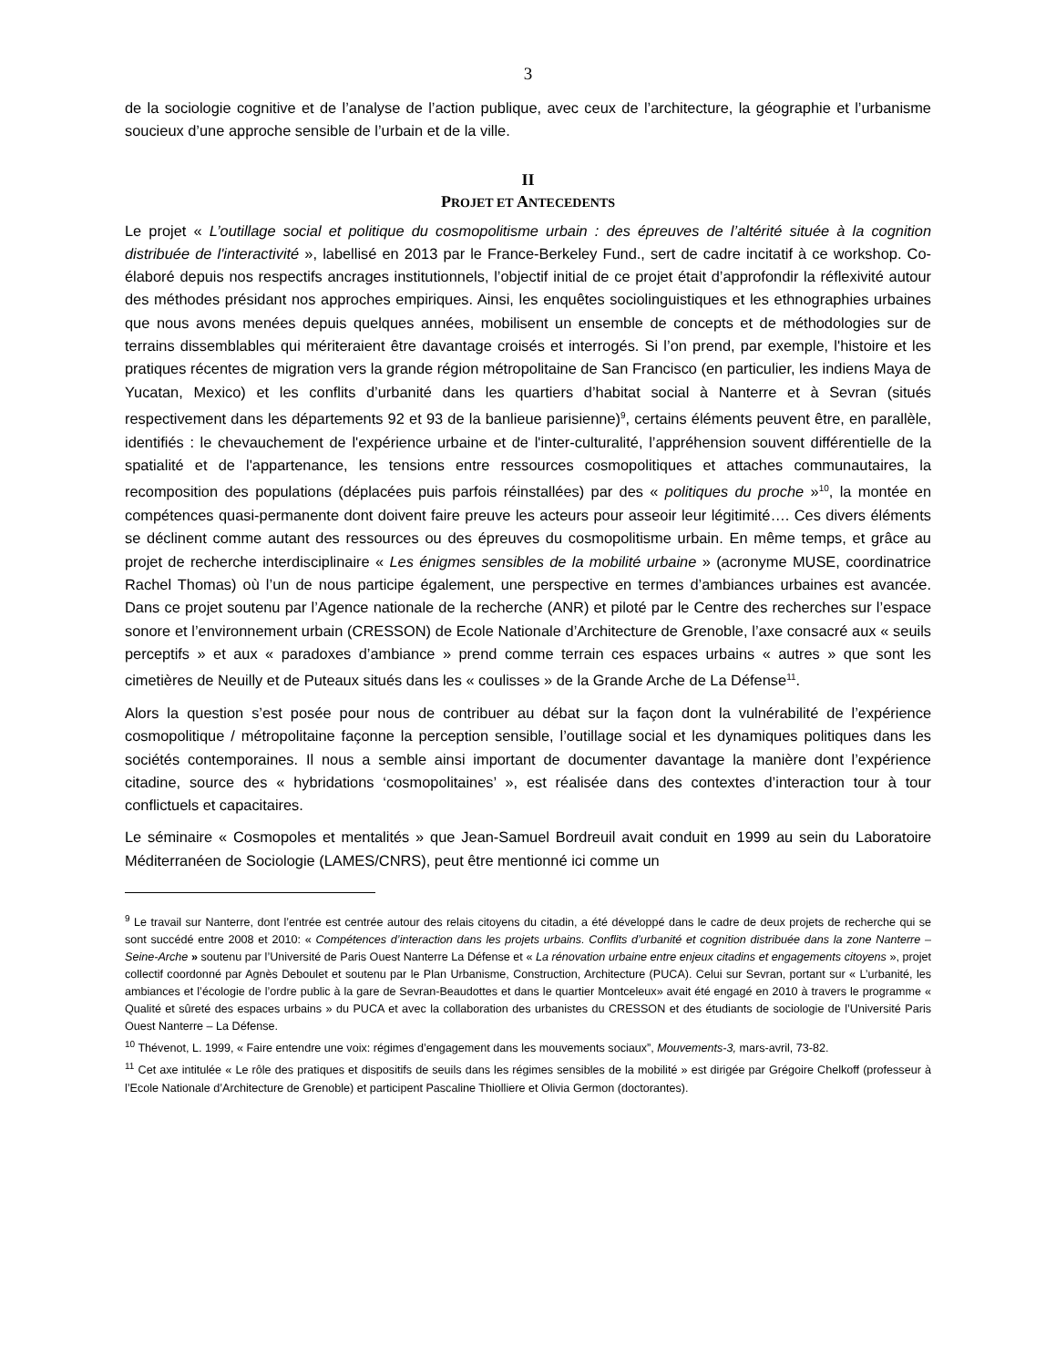3
de la sociologie cognitive et de l’analyse de l’action publique, avec ceux de l’architecture, la géographie et l’urbanisme soucieux d’une approche sensible de l’urbain et de la ville.
II
PROJET ET ANTECEDENTS
Le projet « L’outillage social et politique du cosmopolitisme urbain : des épreuves de l’altérité située à la cognition distribuée de l'interactivité », labellisé en 2013 par le France-Berkeley Fund., sert de cadre incitatif à ce workshop. Co-élaboré depuis nos respectifs ancrages institutionnels, l’objectif initial de ce projet était d’approfondir la réflexivité autour des méthodes présidant nos approches empiriques. Ainsi, les enquêtes sociolinguistiques et les ethnographies urbaines que nous avons menées depuis quelques années, mobilisent un ensemble de concepts et de méthodologies sur de terrains dissemblables qui mériteraient être davantage croisés et interrogés. Si l’on prend, par exemple, l'histoire et les pratiques récentes de migration vers la grande région métropolitaine de San Francisco (en particulier, les indiens Maya de Yucatan, Mexico) et les conflits d’urbanité dans les quartiers d’habitat social à Nanterre et à Sevran (situés respectivement dans les départements 92 et 93 de la banlieue parisienne)<sup>9</sup>, certains éléments peuvent être, en parallèle, identifiés : le chevauchement de l'expérience urbaine et de l'inter-culturalité, l’appréhension souvent différentielle de la spatialité et de l'appartenance, les tensions entre ressources cosmopolitiques et attaches communautaires, la recomposition des populations (déplacées puis parfois réinstallées) par des « politiques du proche »<sup>10</sup>, la montée en compétences quasi-permanente dont doivent faire preuve les acteurs pour asseoir leur légitimité…. Ces divers éléments se déclinent comme autant des ressources ou des épreuves du cosmopolitisme urbain. En même temps, et grâce au projet de recherche interdisciplinaire « Les énigmes sensibles de la mobilité urbaine » (acronyme MUSE, coordinatrice Rachel Thomas) où l’un de nous participe également, une perspective en termes d’ambiances urbaines est avancée. Dans ce projet soutenu par l’Agence nationale de la recherche (ANR) et piloté par le Centre des recherches sur l’espace sonore et l’environnement urbain (CRESSON) de Ecole Nationale d’Architecture de Grenoble, l’axe consacré aux « seuils perceptifs » et aux « paradoxes d’ambiance » prend comme terrain ces espaces urbains « autres » que sont les cimetières de Neuilly et de Puteaux situés dans les « coulisses » de la Grande Arche de La Défense<sup>11</sup>.
Alors la question s’est posée pour nous de contribuer au débat sur la façon dont la vulnérabilité de l’expérience cosmopolitique / métropolitaine façonne la perception sensible, l’outillage social et les dynamiques politiques dans les sociétés contemporaines. Il nous a semble ainsi important de documenter davantage la manière dont l’expérience citadine, source des « hybridations ‘cosmopolitaines’ », est réalisée dans des contextes d’interaction tour à tour conflictuels et capacitaires.
Le séminaire « Cosmopoles et mentalités » que Jean-Samuel Bordreuil avait conduit en 1999 au sein du Laboratoire Méditerranéen de Sociologie (LAMES/CNRS), peut être mentionné ici comme un
<sup>9</sup> Le travail sur Nanterre, dont l’entrée est centrée autour des relais citoyens du citadin, a été développé dans le cadre de deux projets de recherche qui se sont succédé entre 2008 et 2010: « Compétences d’interaction dans les projets urbains. Conflits d’urbanité et cognition distribuée dans la zone Nanterre – Seine-Arche » soutenu par l’Université de Paris Ouest Nanterre La Défense et « La rénovation urbaine entre enjeux citadins et engagements citoyens », projet collectif coordonné par Agnès Deboulet et soutenu par le Plan Urbanisme, Construction, Architecture (PUCA). Celui sur Sevran, portant sur « L’urbanité, les ambiances et l’écologie de l’ordre public à la gare de Sevran-Beaudottes et dans le quartier Montceleux» avait été engagé en 2010 à travers le programme « Qualité et sûreté des espaces urbains » du PUCA et avec la collaboration des urbanistes du CRESSON et des étudiants de sociologie de l’Université Paris Ouest Nanterre – La Défense.
<sup>10</sup> Thévenot, L. 1999, « Faire entendre une voix: régimes d’engagement dans les mouvements sociaux”, Mouvements-3, mars-avril, 73-82.
<sup>11</sup> Cet axe intitulée « Le rôle des pratiques et dispositifs de seuils dans les régimes sensibles de la mobilité » est dirigée par Grégoire Chelkoff (professeur à l’Ecole Nationale d’Architecture de Grenoble) et participent Pascaline Thiolliere et Olivia Germon (doctorantes).